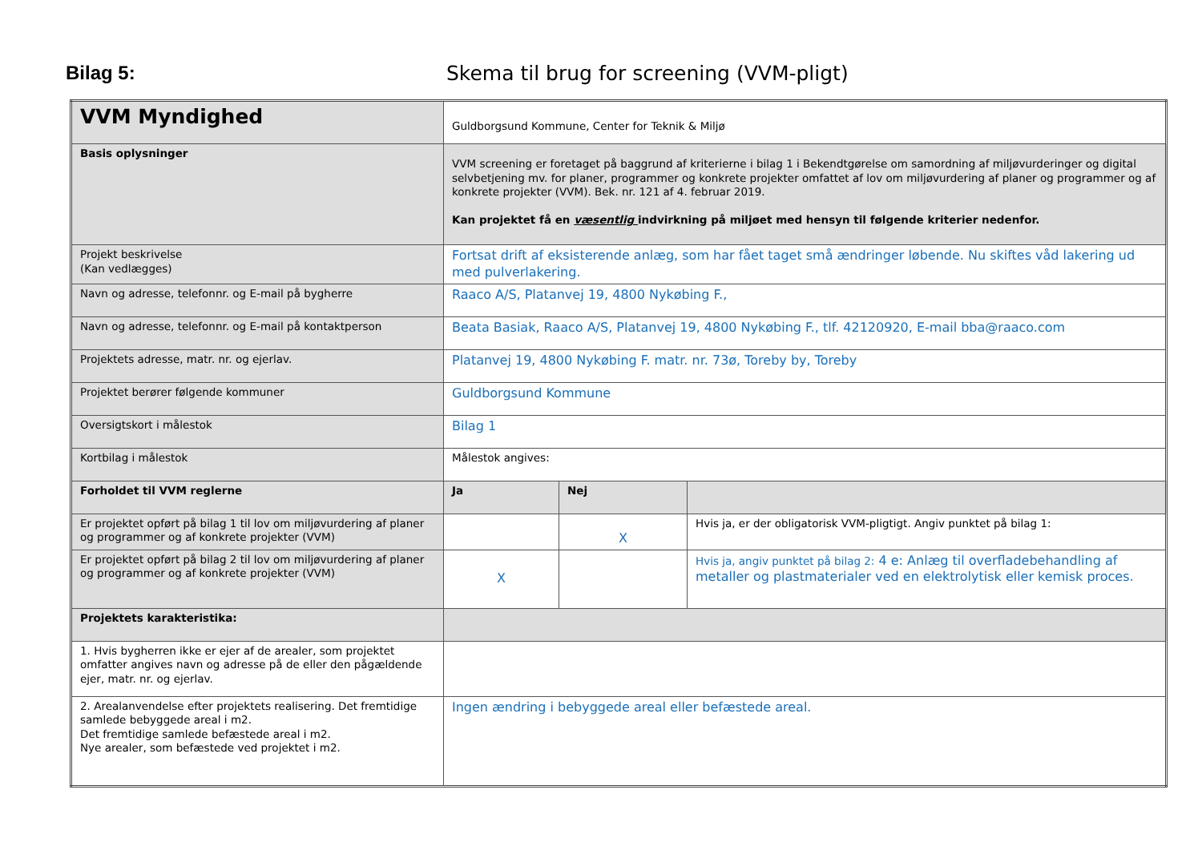Bilag 5:
Skema til brug for screening (VVM-pligt)
| VVM Myndighed | Guldborgsund Kommune, Center for Teknik & Miljø | | |
| Basis oplysninger | VVM screening er foretaget på baggrund af kriterierne i bilag 1 i Bekendtgørelse om samordning af miljøvurderinger og digital selvbetjening mv. for planer, programmer og konkrete projekter omfattet af lov om miljøvurdering af planer og programmer og af konkrete projekter (VVM). Bek. nr. 121 af 4. februar 2019. Kan projektet få en væsentlig indvirkning på miljøet med hensyn til følgende kriterier nedenfor. | | |
| Projekt beskrivelse (Kan vedlægges) | Fortsat drift af eksisterende anlæg, som har fået taget små ændringer løbende. Nu skiftes våd lakering ud med pulverlakering. | | |
| Navn og adresse, telefonnr. og E-mail på bygherre | Raaco A/S, Platanvej 19, 4800 Nykøbing F., | | |
| Navn og adresse, telefonnr. og E-mail på kontaktperson | Beata Basiak, Raaco A/S, Platanvej 19, 4800 Nykøbing F., tlf. 42120920, E-mail bba@raaco.com | | |
| Projektets adresse, matr. nr. og ejerlav. | Platanvej 19, 4800 Nykøbing F. matr. nr. 73ø, Toreby by, Toreby | | |
| Projektet berører følgende kommuner | Guldborgsund Kommune | | |
| Oversigtskort i målestok | Bilag 1 | | |
| Kortbilag i målestok | Målestok angives: | | |
| Forholdet til VVM reglerne | Ja | Nej | |
| Er projektet opført på bilag 1 til lov om miljøvurdering af planer og programmer og af konkrete projekter (VVM) | | X | Hvis ja, er der obligatorisk VVM-pligtigt. Angiv punktet på bilag 1: |
| Er projektet opført på bilag 2 til lov om miljøvurdering af planer og programmer og af konkrete projekter (VVM) | X | | Hvis ja, angiv punktet på bilag 2: 4 e: Anlæg til overfladebehandling af metaller og plastmaterialer ved en elektrolytisk eller kemisk proces. |
| Projektets karakteristika: | | | |
| 1. Hvis bygherren ikke er ejer af de arealer, som projektet omfatter angives navn og adresse på de eller den pågældende ejer, matr. nr. og ejerlav. | | | |
| 2. Arealanvendelse efter projektets realisering. Det fremtidige samlede bebyggede areal i m2. Det fremtidige samlede befæstede areal i m2. Nye arealer, som befæstede ved projektet i m2. | Ingen ændring i bebyggede areal eller befæstede areal. | | |